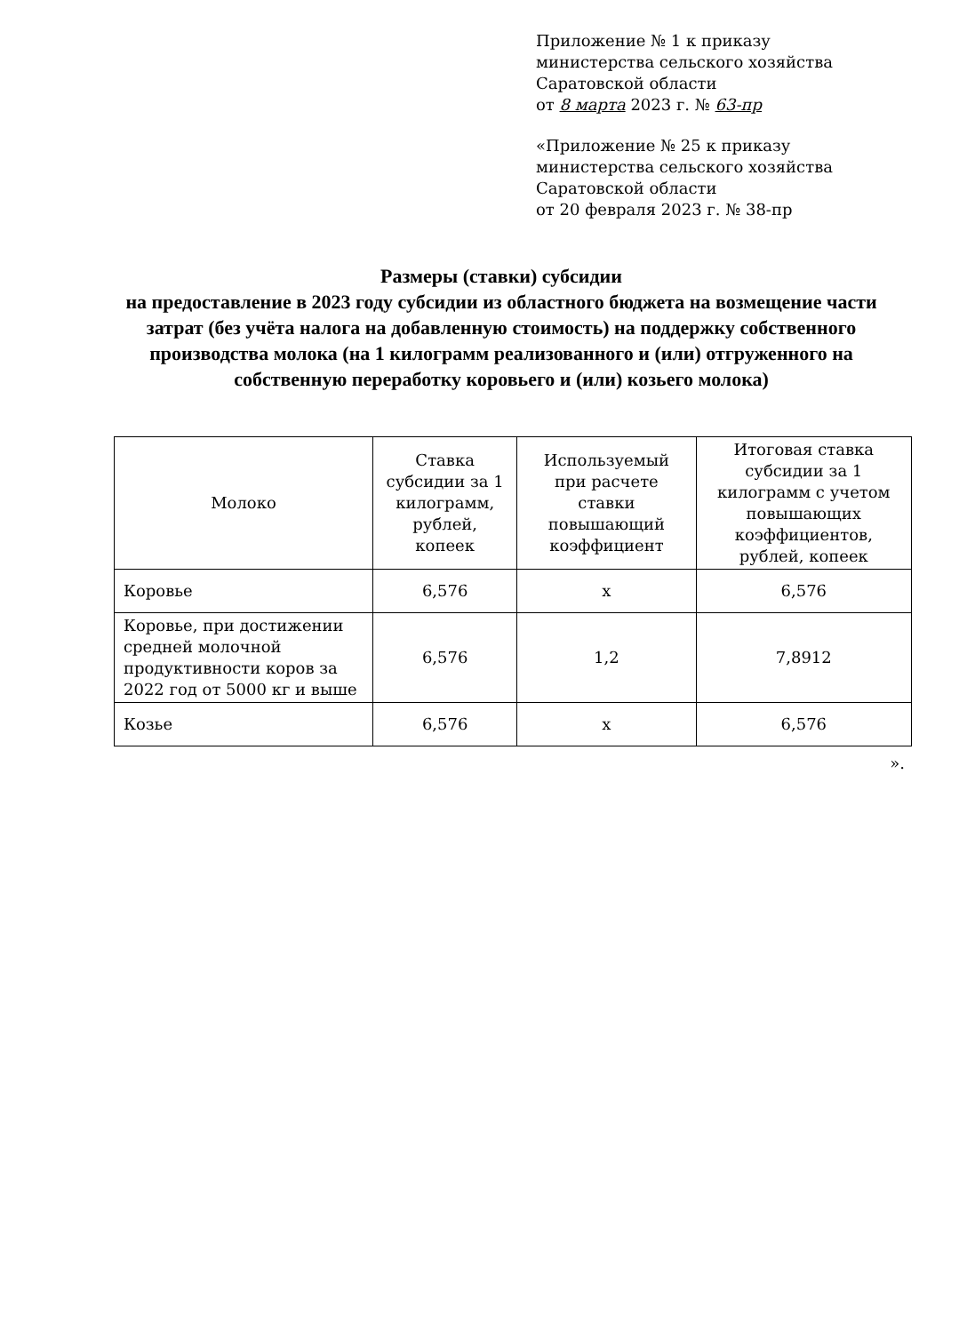Приложение № 1 к приказу
министерства сельского хозяйства
Саратовской области
от 8 марта 2023 г. № 63-пр
«Приложение № 25 к приказу
министерства сельского хозяйства
Саратовской области
от 20 февраля 2023 г. № 38-пр
Размеры (ставки) субсидии
на предоставление в 2023 году субсидии из областного бюджета на возмещение части затрат (без учёта налога на добавленную стоимость) на поддержку собственного производства молока (на 1 килограмм реализованного и (или) отгруженного на собственную переработку коровьего и (или) козьего молока)
| Молоко | Ставка субсидии за 1 килограмм, рублей, копеек | Используемый при расчете ставки повышающий коэффициент | Итоговая ставка субсидии за 1 килограмм с учетом повышающих коэффициентов, рублей, копеек |
| --- | --- | --- | --- |
| Коровье | 6,576 | х | 6,576 |
| Коровье, при достижении средней молочной продуктивности коров за 2022 год от 5000 кг и выше | 6,576 | 1,2 | 7,8912 |
| Козье | 6,576 | х | 6,576 |
».